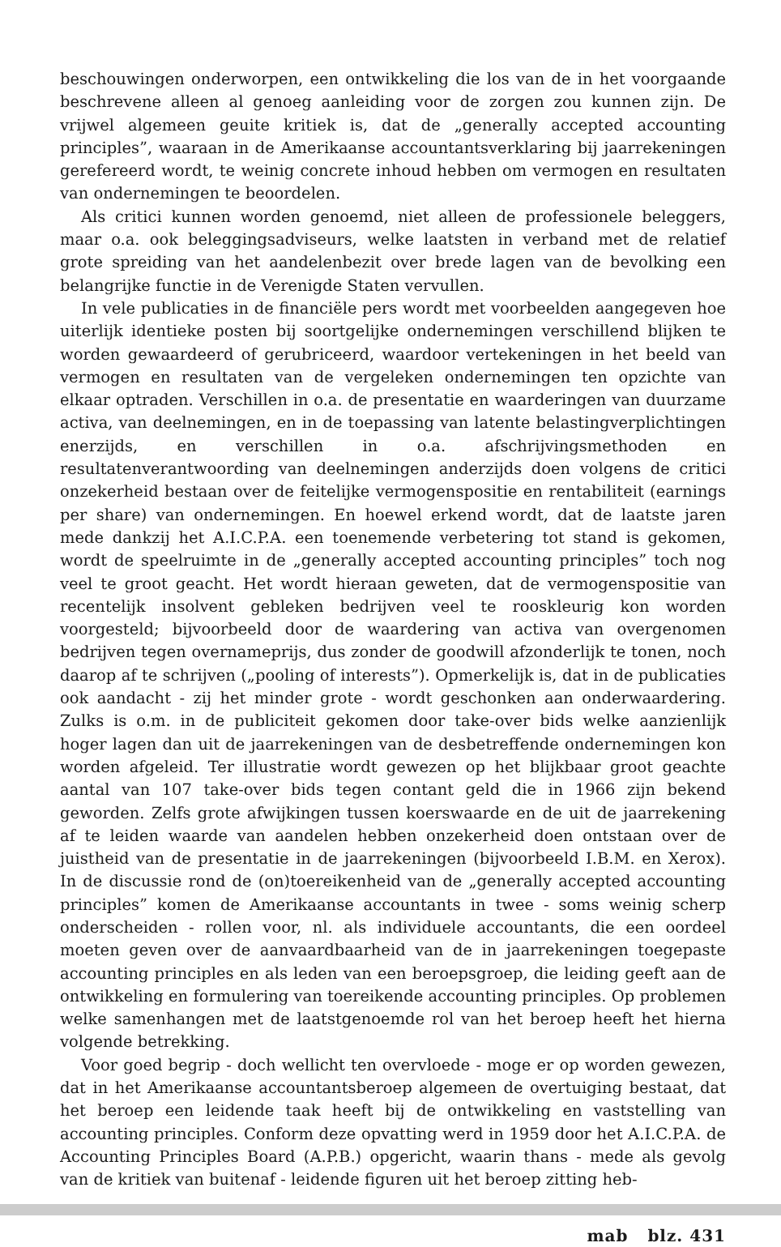beschouwingen onderworpen, een ontwikkeling die los van de in het voorgaande beschrevene alleen al genoeg aanleiding voor de zorgen zou kunnen zijn. De vrijwel algemeen geuite kritiek is, dat de „generally accepted accounting principles”, waaraan in de Amerikaanse accountantsverklaring bij jaarrekeningen gerefereerd wordt, te weinig concrete inhoud hebben om vermogen en resultaten van ondernemingen te beoordelen.
Als critici kunnen worden genoemd, niet alleen de professionele beleggers, maar o.a. ook beleggingsadviseurs, welke laatsten in verband met de relatief grote spreiding van het aandelenbezit over brede lagen van de bevolking een belangrijke functie in de Verenigde Staten vervullen.
In vele publicaties in de financiële pers wordt met voorbeelden aangegeven hoe uiterlijk identieke posten bij soortgelijke ondernemingen verschillend blijken te worden gewaardeerd of gerubriceerd, waardoor vertekeningen in het beeld van vermogen en resultaten van de vergeleken ondernemingen ten opzichte van elkaar optraden. Verschillen in o.a. de presentatie en waarderingen van duurzame activa, van deelnemingen, en in de toepassing van latente belastingverplichtingen enerzijds, en verschillen in o.a. afschrijvingsmethoden en resultatenverantwoording van deelnemingen anderzijds doen volgens de critici onzekerheid bestaan over de feitelijke vermogenspositie en rentabiliteit (earnings per share) van ondernemingen. En hoewel erkend wordt, dat de laatste jaren mede dankzij het A.I.C.P.A. een toenemende verbetering tot stand is gekomen, wordt de speelruimte in de „generally accepted accounting principles” toch nog veel te groot geacht. Het wordt hieraan geweten, dat de vermogenspositie van recentelijk insolvent gebleken bedrijven veel te rooskleurig kon worden voorgesteld; bijvoorbeeld door de waardering van activa van overgenomen bedrijven tegen overnameprijs, dus zonder de goodwill afzonderlijk te tonen, noch daarop af te schrijven („pooling of interests”). Opmerkelijk is, dat in de publicaties ook aandacht - zij het minder grote - wordt geschonken aan onderwaardering. Zulks is o.m. in de publiciteit gekomen door take-over bids welke aanzienlijk hoger lagen dan uit de jaarrekeningen van de desbetreffende ondernemingen kon worden afgeleid. Ter illustratie wordt gewezen op het blijkbaar groot geachte aantal van 107 take-over bids tegen contant geld die in 1966 zijn bekend geworden. Zelfs grote afwijkingen tussen koerswaarde en de uit de jaarrekening af te leiden waarde van aandelen hebben onzekerheid doen ontstaan over de juistheid van de presentatie in de jaarrekeningen (bijvoorbeeld I.B.M. en Xerox). In de discussie rond de (on)toereikenheid van de „generally accepted accounting principles” komen de Amerikaanse accountants in twee - soms weinig scherp onderscheiden - rollen voor, nl. als individuele accountants, die een oordeel moeten geven over de aanvaardbaarheid van de in jaarrekeningen toegepaste accounting principles en als leden van een beroepsgroep, die leiding geeft aan de ontwikkeling en formulering van toereikende accounting principles. Op problemen welke samenhangen met de laatstgenoemde rol van het beroep heeft het hierna volgende betrekking.
Voor goed begrip - doch wellicht ten overvloede - moge er op worden gewezen, dat in het Amerikaanse accountantsberoep algemeen de overtuiging bestaat, dat het beroep een leidende taak heeft bij de ontwikkeling en vaststelling van accounting principles. Conform deze opvatting werd in 1959 door het A.I.C.P.A. de Accounting Principles Board (A.P.B.) opgericht, waarin thans - mede als gevolg van de kritiek van buitenaf - leidende figuren uit het beroep zitting heb-
mab blz. 431